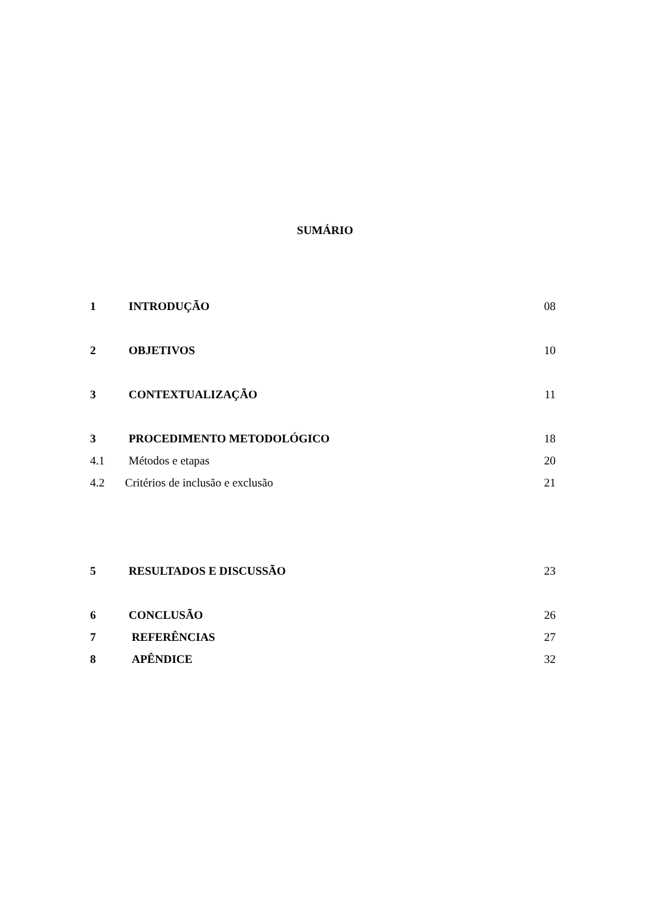SUMÁRIO
1 INTRODUÇÃO 08
2 OBJETIVOS 10
3 CONTEXTUALIZAÇÃO 11
3 PROCEDIMENTO METODOLÓGICO 18
4.1 Métodos e etapas 20
4.2 Critérios de inclusão e exclusão 21
5 RESULTADOS E DISCUSSÃO 23
6 CONCLUSÃO 26
7 REFERÊNCIAS 27
8 APÊNDICE 32